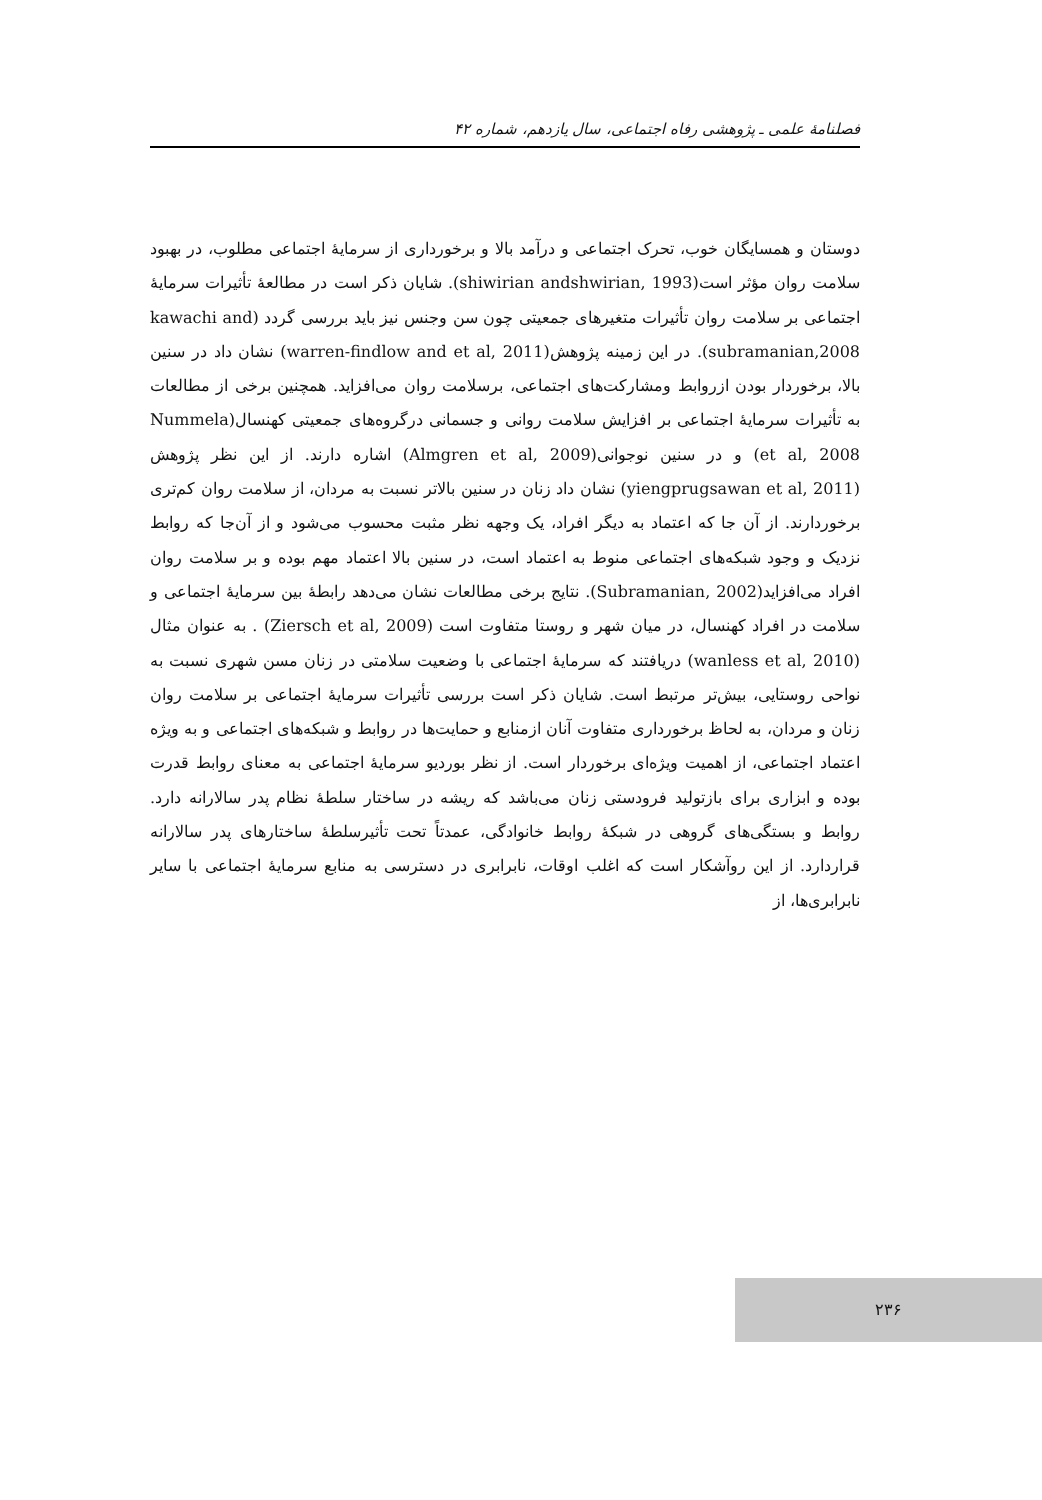فصلنامهٔ علمی ـ پژوهشی رفاه اجتماعی، سال یازدهم، شماره ۴۲
دوستان و همسایگان خوب، تحرک اجتماعی و درآمد بالا و برخورداری از سرمایهٔ اجتماعی مطلوب، در بهبود سلامت روان مؤثر است(shiwirian andshwirian, 1993). شایان ذکر است در مطالعهٔ تأثیرات سرمایهٔ اجتماعی بر سلامت روان تأثیرات متغیرهای جمعیتی چون سن وجنس نیز باید بررسی گردد (kawachi and subramanian,2008). در این زمینه پژوهش(warren-findlow and et al, 2011) نشان داد در سنین بالا، برخوردار بودن ازروابط ومشارکت‌های اجتماعی، برسلامت روان می‌افزاید. همچنین برخی از مطالعات به تأثیرات سرمایهٔ اجتماعی بر افزایش سلامت روانی و جسمانی درگروه‌های جمعیتی کهنسال(Nummela et al, 2008) و در سنین نوجوانی(Almgren et al, 2009) اشاره دارند. از این نظر پژوهش (yiengprugsawan et al, 2011) نشان داد زنان در سنین بالاتر نسبت به مردان، از سلامت روان کم‌تری برخوردارند. از آن جا که اعتماد به دیگر افراد، یک وجهه نظر مثبت محسوب می‌شود و از آن‌جا که روابط نزدیک و وجود شبکه‌های اجتماعی منوط به اعتماد است، در سنین بالا اعتماد مهم بوده و بر سلامت روان افراد می‌افزاید(Subramanian, 2002). نتایج برخی مطالعات نشان می‌دهد رابطهٔ بین سرمایهٔ اجتماعی و سلامت در افراد کهنسال، در میان شهر و روستا متفاوت است (Ziersch et al, 2009) . به عنوان مثال (wanless et al, 2010) دریافتند که سرمایهٔ اجتماعی با وضعیت سلامتی در زنان مسن شهری نسبت به نواحی روستایی، بیش‌تر مرتبط است. شایان ذکر است بررسی تأثیرات سرمایهٔ اجتماعی بر سلامت روان زنان و مردان، به لحاظ برخورداری متفاوت آنان ازمنابع و حمایت‌ها در روابط و شبکه‌های اجتماعی و به ویژه اعتماد اجتماعی، از اهمیت ویژه‌ای برخوردار است. از نظر بوردیو سرمایهٔ اجتماعی به معنای روابط قدرت بوده و ابزاری برای بازتولید فرودستی زنان می‌باشد که ریشه در ساختار سلطهٔ نظام پدر سالارانه دارد. روابط و بستگی‌های گروهی در شبکهٔ روابط خانوادگی، عمدتاً تحت تأثیرسلطهٔ ساختارهای پدر سالارانه قراردارد. از این روآشکار است که اغلب اوقات، نابرابری در دسترسی به منابع سرمایهٔ اجتماعی با سایر نابرابری‌ها، از
۲۳۶